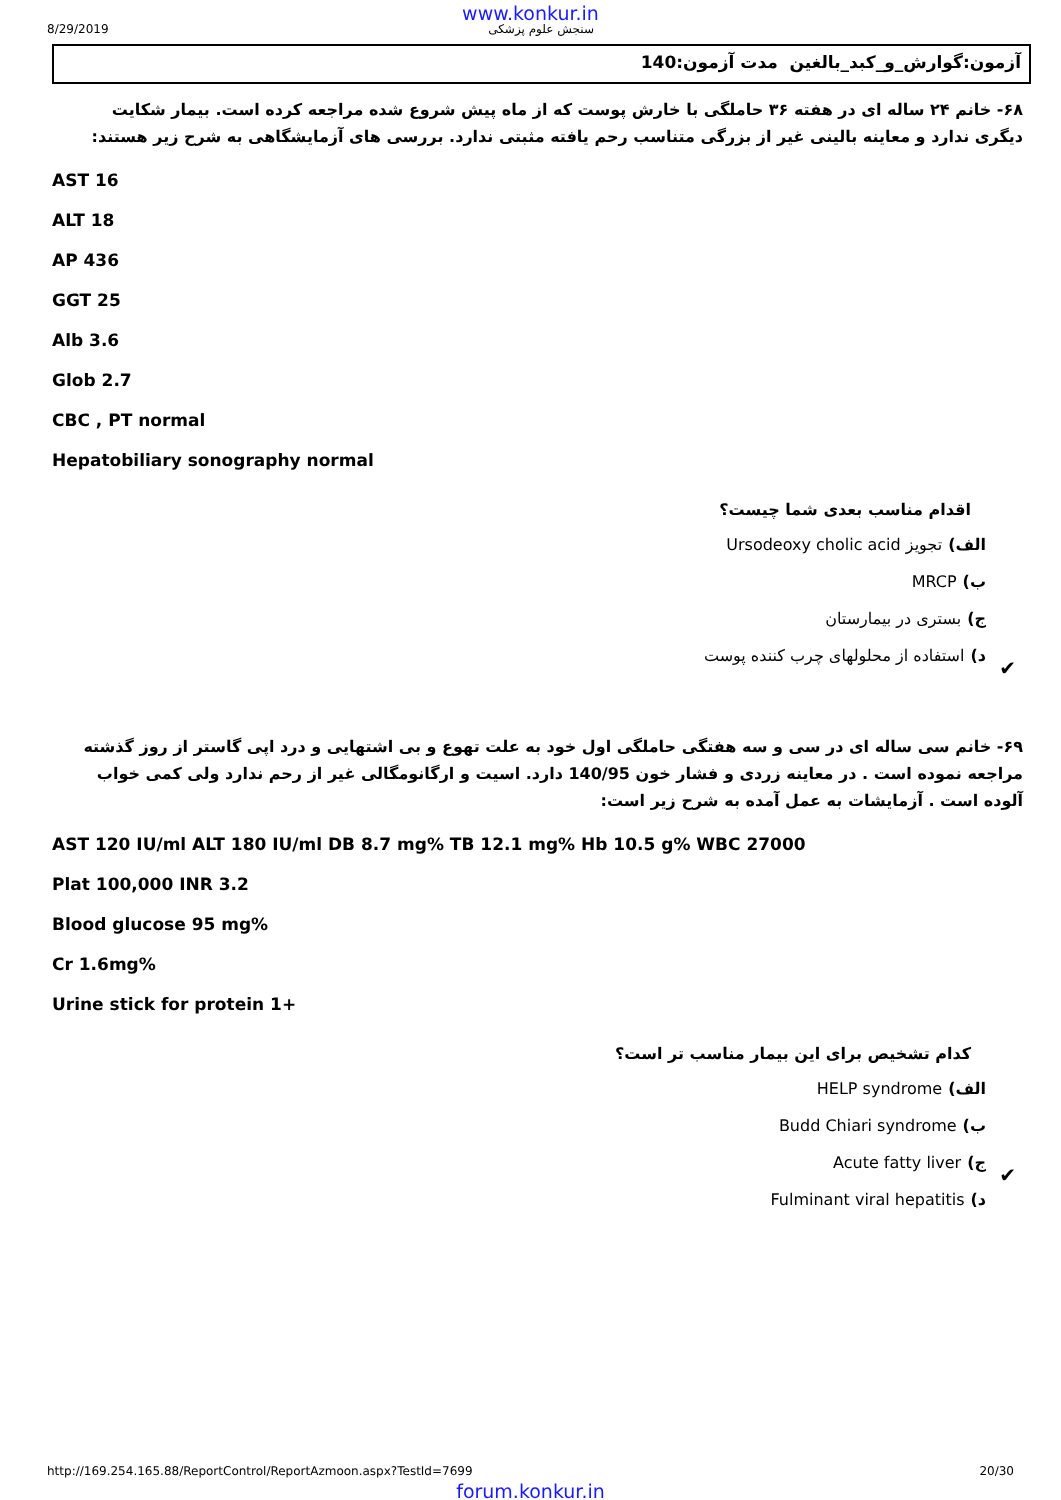www.konkur.in
8/29/2019 سنجش علوم پزشکی
آزمون:گوارش_و_کبد_بالغین مدت آزمون:140
۶۸- خانم ۲۴ ساله ای در هفته ۳۶ حاملگی با خارش پوست که از ماه پیش شروع شده مراجعه کرده است. بیمار شکایت دیگری ندارد و معاینه بالینی غیر از بزرگی متناسب رحم یافته مثبتی ندارد. بررسی های آزمایشگاهی به شرح زیر هستند:
AST 16
ALT 18
AP 436
GGT 25
Alb 3.6
Glob 2.7
CBC , PT normal
Hepatobiliary sonography normal
اقدام مناسب بعدی شما چیست؟
الف) تجویز Ursodeoxy cholic acid
ب) MRCP
ج) بستری در بیمارستان
د) استفاده از محلولهای چرب کننده پوست
✔
۶۹- خانم سی ساله ای در سی و سه هفتگی حاملگی اول خود به علت تهوع و بی اشتهایی و درد اپی گاستر از روز گذشته مراجعه نموده است . در معاینه زردی و فشار خون 140/95 دارد. اسیت و ارگانومگالی غیر از رحم ندارد ولی کمی خواب آلوده است . آزمایشات به عمل آمده به شرح زیر است:
AST 120 IU/ml ALT 180 IU/ml DB 8.7 mg% TB 12.1 mg% Hb 10.5 g% WBC 27000
Plat 100,000 INR 3.2
Blood glucose 95 mg%
Cr 1.6mg%
Urine stick for protein 1+
کدام تشخیص برای این بیمار مناسب تر است؟
الف) HELP syndrome
ب) Budd Chiari syndrome
ج) Acute fatty liver
✔
د) Fulminant viral hepatitis
http://169.254.165.88/ReportControl/ReportAzmoon.aspx?TestId=7699 20/30
forum.konkur.in